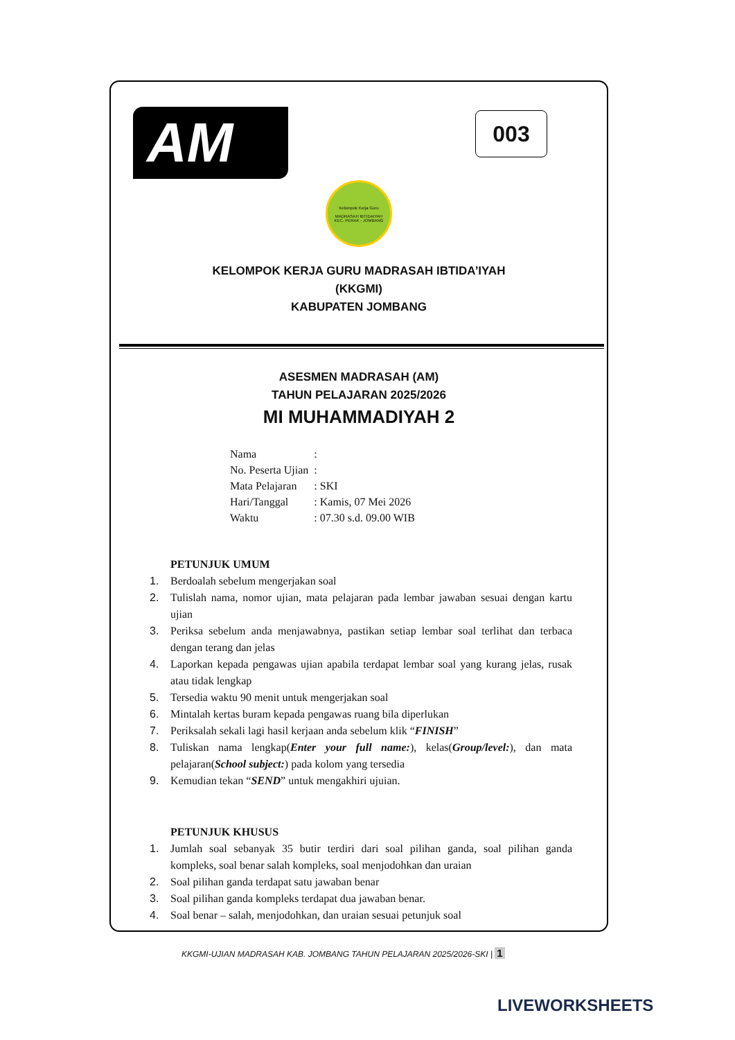AM
003
Kelompok Kerja Guru
MADRASAH IBTIDAIYAH
KEC. PERAK - JOMBANG
KELOMPOK KERJA GURU MADRASAH IBTIDA’IYAH
(KKGMI)
KABUPATEN JOMBANG
ASESMEN MADRASAH (AM)
TAHUN PELAJARAN 2025/2026
MI MUHAMMADIYAH 2
| Nama | : |
| No. Peserta Ujian | : |
| Mata Pelajaran | : SKI |
| Hari/Tanggal | : Kamis, 07 Mei 2026 |
| Waktu | : 07.30 s.d. 09.00 WIB |
PETUNJUK UMUM
1. Berdoalah sebelum mengerjakan soal
2. Tulislah nama, nomor ujian, mata pelajaran pada lembar jawaban sesuai dengan kartu ujian
3. Periksa sebelum anda menjawabnya, pastikan setiap lembar soal terlihat dan terbaca dengan terang dan jelas
4. Laporkan kepada pengawas ujian apabila terdapat lembar soal yang kurang jelas, rusak atau tidak lengkap
5. Tersedia waktu 90 menit untuk mengerjakan soal
6. Mintalah kertas buram kepada pengawas ruang bila diperlukan
7. Periksalah sekali lagi hasil kerjaan anda sebelum klik “FINISH”
8. Tuliskan nama lengkap(Enter your full name:), kelas(Group/level:), dan mata pelajaran(School subject:) pada kolom yang tersedia
9. Kemudian tekan “SEND” untuk mengakhiri ujuian.
PETUNJUK KHUSUS
1. Jumlah soal sebanyak 35 butir terdiri dari soal pilihan ganda, soal pilihan ganda kompleks, soal benar salah kompleks, soal menjodohkan dan uraian
2. Soal pilihan ganda terdapat satu jawaban benar
3. Soal pilihan ganda kompleks terdapat dua jawaban benar.
4. Soal benar – salah, menjodohkan, dan uraian sesuai petunjuk soal
KKGMI-UJIAN MADRASAH KAB. JOMBANG TAHUN PELAJARAN 2025/2026-SKI | 1
LIVEWORKSHEETS